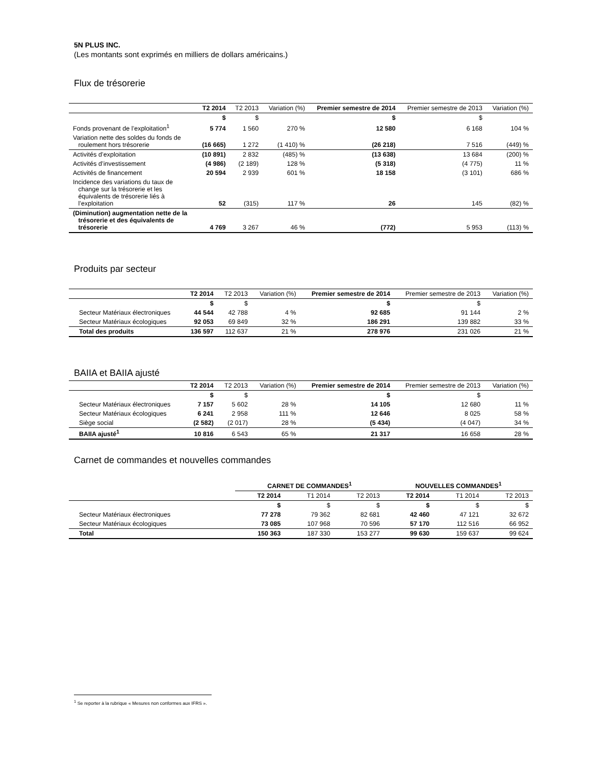5N PLUS INC.
(Les montants sont exprimés en milliers de dollars américains.)
Flux de trésorerie
| | T2 2014 | T2 2013 | Variation (%) | Premier semestre de 2014 | Premier semestre de 2013 | Variation (%) |
| --- | --- | --- | --- | --- | --- | --- |
| | $ | $ | | $ | $ | |
| Fonds provenant de l’exploitation<sup>1</sup> | 5 774 | 1 560 | 270 % | 12 580 | 6 168 | 104 % |
| Variation nette des soldes du fonds de roulement hors trésorerie | (16 665) | 1 272 | (1 410) % | (26 218) | 7 516 | (449) % |
| Activités d’exploitation | (10 891) | 2 832 | (485) % | (13 638) | 13 684 | (200) % |
| Activités d’investissement | (4 986) | (2 189) | 128 % | (5 318) | (4 775) | 11 % |
| Activités de financement | 20 594 | 2 939 | 601 % | 18 158 | (3 101) | 686 % |
| Incidence des variations du taux de change sur la trésorerie et les équivalents de trésorerie liés à l’exploitation | 52 | (315) | 117 % | 26 | 145 | (82) % |
| (Diminution) augmentation nette de la trésorerie et des équivalents de trésorerie | 4 769 | 3 267 | 46 % | (772) | 5 953 | (113) % |
Produits par secteur
| | T2 2014 | T2 2013 | Variation (%) | Premier semestre de 2014 | Premier semestre de 2013 | Variation (%) |
| --- | --- | --- | --- | --- | --- | --- |
| | $ | $ | | $ | $ | |
| Secteur Matériaux électroniques | 44 544 | 42 788 | 4 % | 92 685 | 91 144 | 2 % |
| Secteur Matériaux écologiques | 92 053 | 69 849 | 32 % | 186 291 | 139 882 | 33 % |
| Total des produits | 136 597 | 112 637 | 21 % | 278 976 | 231 026 | 21 % |
BAIIA et BAIIA ajusté
| | T2 2014 | T2 2013 | Variation (%) | Premier semestre de 2014 | Premier semestre de 2013 | Variation (%) |
| --- | --- | --- | --- | --- | --- | --- |
| | $ | $ | | $ | $ | |
| Secteur Matériaux électroniques | 7 157 | 5 602 | 28 % | 14 105 | 12 680 | 11 % |
| Secteur Matériaux écologiques | 6 241 | 2 958 | 111 % | 12 646 | 8 025 | 58 % |
| Siège social | (2 582) | (2 017) | 28 % | (5 434) | (4 047) | 34 % |
| BAIIA ajusté<sup>1</sup> | 10 816 | 6 543 | 65 % | 21 317 | 16 658 | 28 % |
Carnet de commandes et nouvelles commandes
| | CARNET DE COMMANDES<sup>1</sup> | | | NOUVELLES COMMANDES<sup>1</sup> | | |
| --- | --- | --- | --- | --- | --- | --- |
| | T2 2014 | T1 2014 | T2 2013 | T2 2014 | T1 2014 | T2 2013 |
| | $ | $ | $ | $ | $ | $ |
| Secteur Matériaux électroniques | 77 278 | 79 362 | 82 681 | 42 460 | 47 121 | 32 672 |
| Secteur Matériaux écologiques | 73 085 | 107 968 | 70 596 | 57 170 | 112 516 | 66 952 |
| Total | 150 363 | 187 330 | 153 277 | 99 630 | 159 637 | 99 624 |
<sup>1</sup> Se reporter à la rubrique « Mesures non conformes aux IFRS ».